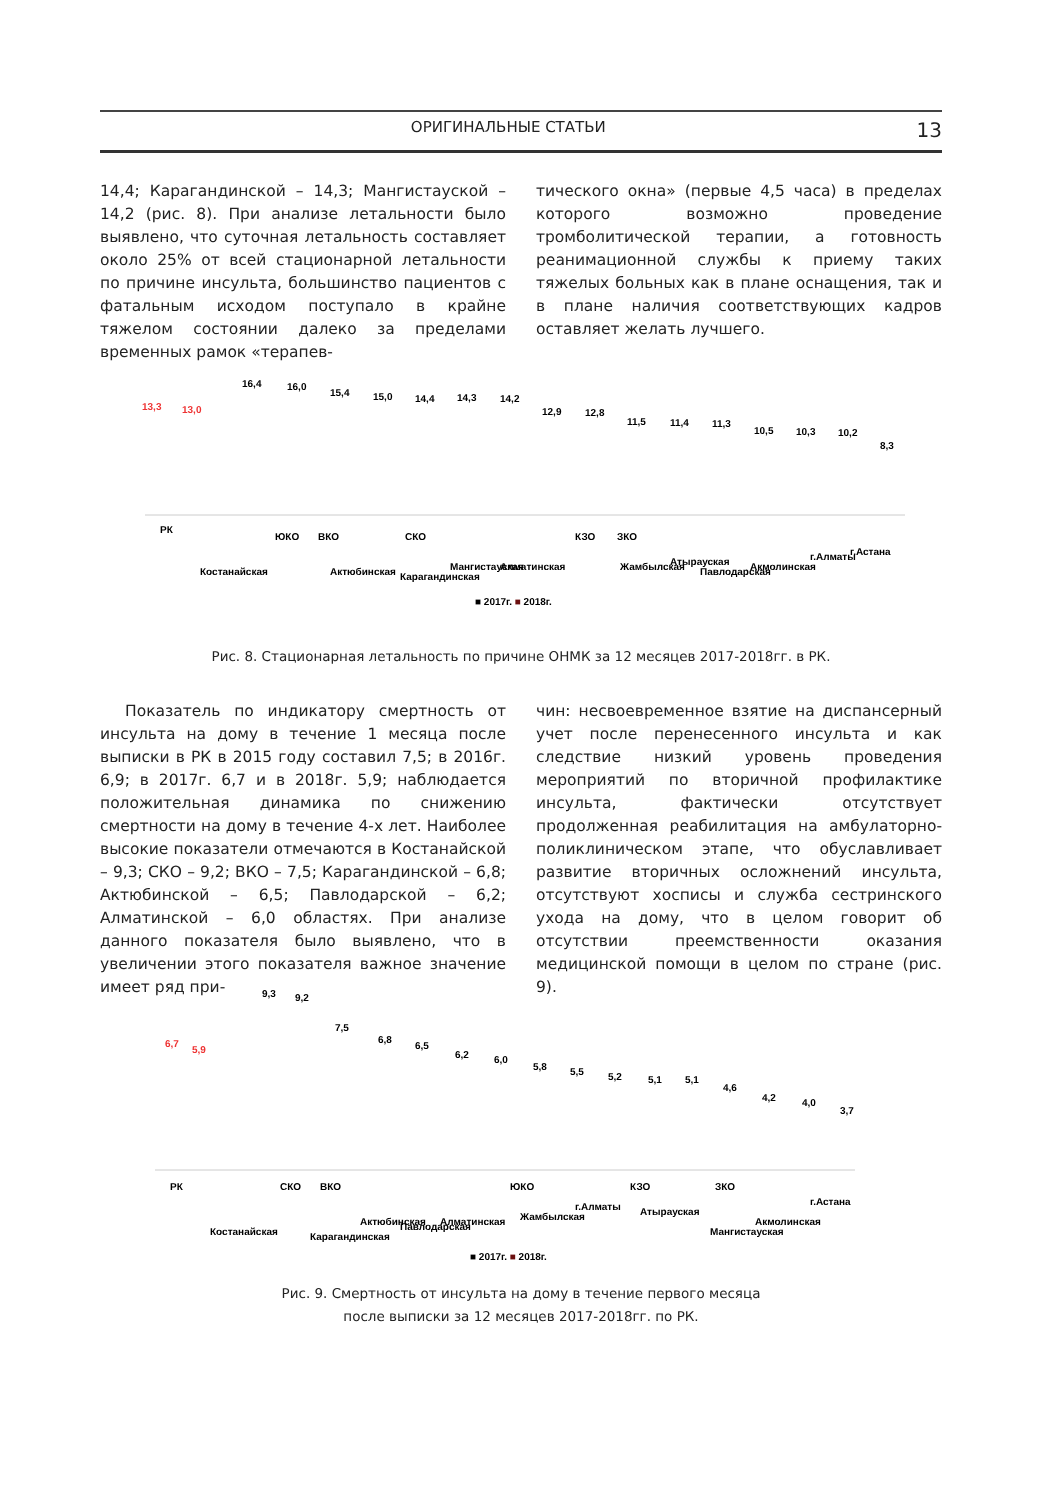ОРИГИНАЛЬНЫЕ СТАТЬИ 13
14,4; Карагандинской – 14,3; Мангистауской – 14,2 (рис. 8). При анализе летальности было выявлено, что суточная летальность составляет около 25% от всей стационарной летальности по причине инсульта, большинство пациентов с фатальным исходом поступало в крайне тяжелом состоянии далеко за пределами временных рамок «терапев-
тического окна» (первые 4,5 часа) в пределах которого возможно проведение тромболитической терапии, а готовность реанимационной службы к приему таких тяжелых больных как в плане оснащения, так и в плане наличия соответствующих кадров оставляет желать лучшего.
13,3
13,0
16,4
16,0
15,4
15,0
14,4
14,3
14,2
12,9
12,8
11,5
11,4
11,3
10,5
10,3
10,2
8,3
РК
Костанайская
ЮКО
ВКО
Актюбинская
СКО
Карагандинская
Мангистауская
Алматинская
КЗО
ЗКО
Жамбылская
Атырауская
Павлодарская
Акмолинская
г.Алматы
г.Астана
■ 2017г. ■ 2018г.
Рис. 8. Стационарная летальность по причине ОНМК за 12 месяцев 2017-2018гг. в РК.
Показатель по индикатору смертность от инсульта на дому в течение 1 месяца после выписки в РК в 2015 году составил 7,5; в 2016г. 6,9; в 2017г. 6,7 и в 2018г. 5,9; наблюдается положительная динамика по снижению смертности на дому в течение 4-х лет. Наиболее высокие показатели отмечаются в Костанайской – 9,3; СКО – 9,2; ВКО – 7,5; Карагандинской – 6,8; Актюбинской – 6,5; Павлодарской – 6,2; Алматинской – 6,0 областях. При анализе данного показателя было выявлено, что в увеличении этого показателя важное значение имеет ряд при-
чин: несвоевременное взятие на диспансерный учет после перенесенного инсульта и как следствие низкий уровень проведения мероприятий по вторичной профилактике инсульта, фактически отсутствует продолженная реабилитация на амбулаторно-поликлиническом этапе, что обуславливает развитие вторичных осложнений инсульта, отсутствуют хосписы и служба сестринского ухода на дому, что в целом говорит об отсутствии преемственности оказания медицинской помощи в целом по стране (рис. 9).
6,7
5,9
9,3
9,2
7,5
6,8
6,5
6,2
6,0
5,8
5,5
5,2
5,1
5,1
4,6
4,2
4,0
3,7
РК
Костанайская
СКО
ВКО
Карагандинская
Актюбинская
Павлодарская
Алматинская
ЮКО
Жамбылская
г.Алматы
КЗО
Атырауская
ЗКО
Мангистауская
Акмолинская
г.Астана
■ 2017г. ■ 2018г.
Рис. 9. Смертность от инсульта на дому в течение первого месяца
после выписки за 12 месяцев 2017-2018гг. по РК.